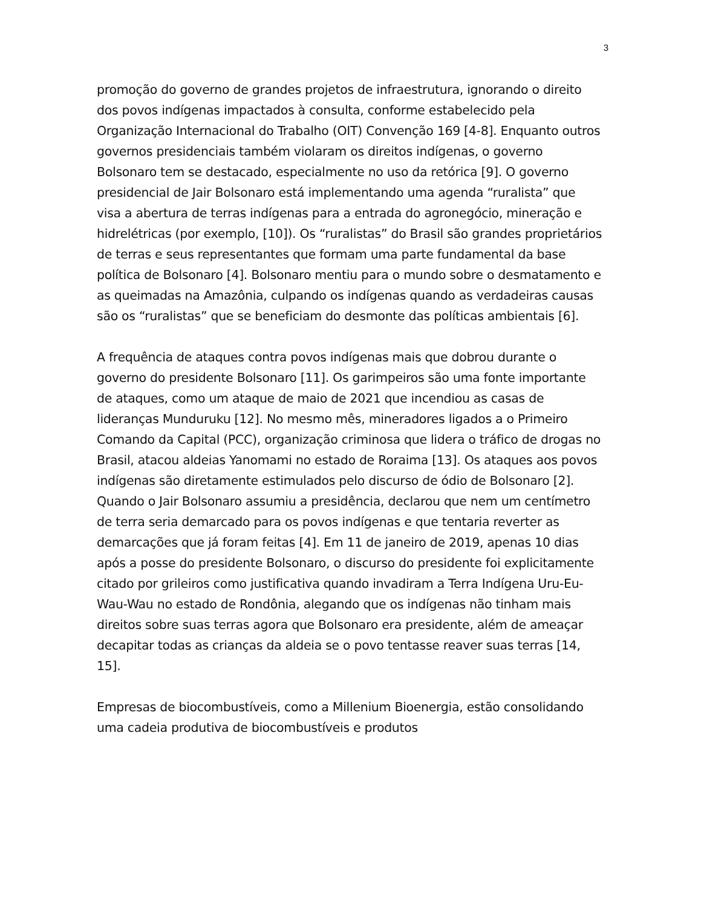3
promoção do governo de grandes projetos de infraestrutura, ignorando o direito dos povos indígenas impactados à consulta, conforme estabelecido pela Organização Internacional do Trabalho (OIT) Convenção 169 [4-8]. Enquanto outros governos presidenciais também violaram os direitos indígenas, o governo Bolsonaro tem se destacado, especialmente no uso da retórica [9]. O governo presidencial de Jair Bolsonaro está implementando uma agenda “ruralista” que visa a abertura de terras indígenas para a entrada do agronegócio, mineração e hidrelétricas (por exemplo, [10]). Os “ruralistas” do Brasil são grandes proprietários de terras e seus representantes que formam uma parte fundamental da base política de Bolsonaro [4]. Bolsonaro mentiu para o mundo sobre o desmatamento e as queimadas na Amazônia, culpando os indígenas quando as verdadeiras causas são os “ruralistas” que se beneficiam do desmonte das políticas ambientais [6].
A frequência de ataques contra povos indígenas mais que dobrou durante o governo do presidente Bolsonaro [11]. Os garimpeiros são uma fonte importante de ataques, como um ataque de maio de 2021 que incendiou as casas de lideranças Munduruku [12]. No mesmo mês, mineradores ligados a o Primeiro Comando da Capital (PCC), organização criminosa que lidera o tráfico de drogas no Brasil, atacou aldeias Yanomami no estado de Roraima [13]. Os ataques aos povos indígenas são diretamente estimulados pelo discurso de ódio de Bolsonaro [2]. Quando o Jair Bolsonaro assumiu a presidência, declarou que nem um centímetro de terra seria demarcado para os povos indígenas e que tentaria reverter as demarcações que já foram feitas [4]. Em 11 de janeiro de 2019, apenas 10 dias após a posse do presidente Bolsonaro, o discurso do presidente foi explicitamente citado por grileiros como justificativa quando invadiram a Terra Indígena Uru-Eu-Wau-Wau no estado de Rondônia, alegando que os indígenas não tinham mais direitos sobre suas terras agora que Bolsonaro era presidente, além de ameaçar decapitar todas as crianças da aldeia se o povo tentasse reaver suas terras [14, 15].
Empresas de biocombustíveis, como a Millenium Bioenergia, estão consolidando uma cadeia produtiva de biocombustíveis e produtos